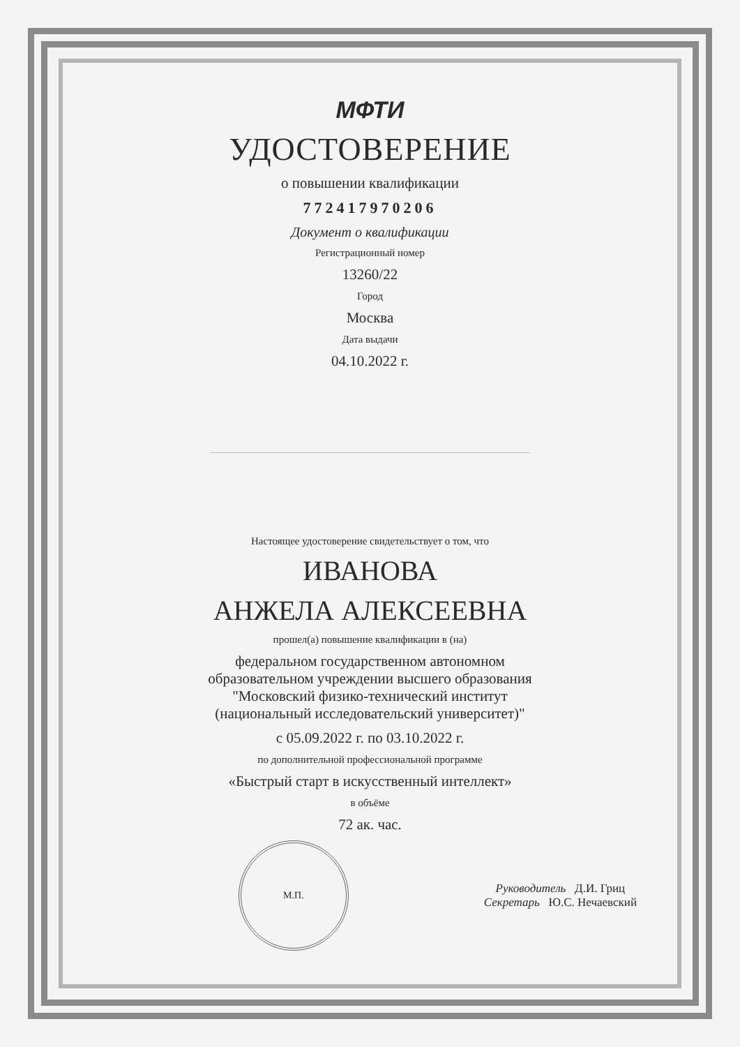МФТИ
УДОСТОВЕРЕНИЕ
о повышении квалификации
772417970206
Документ о квалификации
Регистрационный номер
13260/22
Город
Москва
Дата выдачи
04.10.2022 г.
Настоящее удостоверение свидетельствует о том, что
ИВАНОВА
АНЖЕЛА АЛЕКСЕЕВНА
прошел(а) повышение квалификации в (на)
федеральном государственном автономном
образовательном учреждении высшего образования
"Московский физико-технический институт
(национальный исследовательский университет)"
с 05.09.2022 г. по 03.10.2022 г.
по дополнительной профессиональной программе
«Быстрый старт в искусственный интеллект»
в объёме
72 ак. час.
М.П.
Руководитель Д.И. Гриц
Секретарь Ю.С. Нечаевский